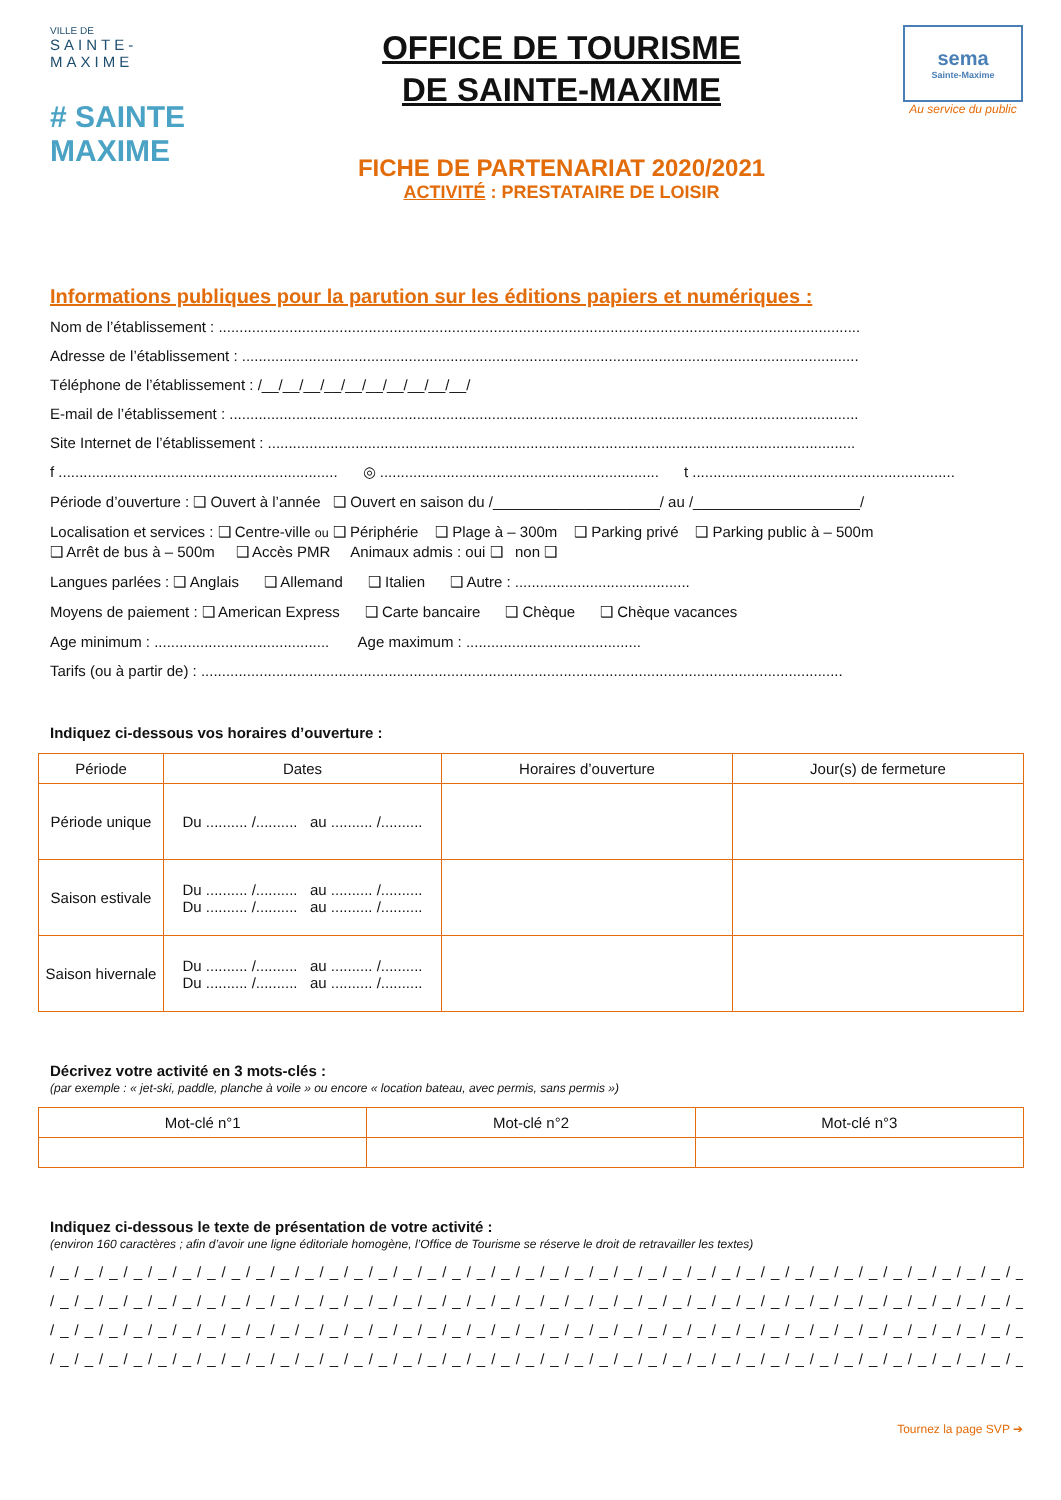VILLE DE
SAINTE-MAXIME
# SAINTE MAXIME
OFFICE DE TOURISME
DE SAINTE-MAXIME
FICHE DE PARTENARIAT 2020/2021
ACTIVITÉ : PRESTATAIRE DE LOISIR
sema
Sainte-Maxime
Au service du public
Informations publiques pour la parution sur les éditions papiers et numériques :
Nom de l’établissement : ..........................................................................................................................................................
Adresse de l’établissement : ....................................................................................................................................................
Téléphone de l’établissement : /__/__/__/__/__/__/__/__/__/__/
E-mail de l’établissement : .......................................................................................................................................................
Site Internet de l’établissement : .............................................................................................................................................
f ................................................................... ◎ ................................................................... t ...............................................................
Période d’ouverture : ❑ Ouvert à l’année ❑ Ouvert en saison du /____________________/ au /____________________/
Localisation et services : ❑ Centre-ville ou ❑ Périphérie ❑ Plage à – 300m ❑ Parking privé ❑ Parking public à – 500m
❑ Arrêt de bus à – 500m ❑ Accès PMR Animaux admis : oui ❑ non ❑
Langues parlées : ❑ Anglais ❑ Allemand ❑ Italien ❑ Autre : ..........................................
Moyens de paiement : ❑ American Express ❑ Carte bancaire ❑ Chèque ❑ Chèque vacances
Age minimum : .......................................... Age maximum : ..........................................
Tarifs (ou à partir de) : ..........................................................................................................................................................
Indiquez ci-dessous vos horaires d’ouverture :
| Période | Dates | Horaires d’ouverture | Jour(s) de fermeture |
| --- | --- | --- | --- |
| Période unique | Du .......... /.......... au .......... /.......... | | |
| Saison estivale | Du .......... /.......... au .......... /.......... Du .......... /.......... au .......... /.......... | | |
| Saison hivernale | Du .......... /.......... au .......... /.......... Du .......... /.......... au .......... /.......... | | |
Décrivez votre activité en 3 mots-clés :
(par exemple : « jet-ski, paddle, planche à voile » ou encore « location bateau, avec permis, sans permis »)
| Mot-clé n°1 | Mot-clé n°2 | Mot-clé n°3 |
| --- | --- | --- |
Indiquez ci-dessous le texte de présentation de votre activité :
(environ 160 caractères ; afin d’avoir une ligne éditoriale homogène, l’Office de Tourisme se réserve le droit de retravailler les textes)
/_/_/_/_/_/_/_/_/_/_/_/_/_/_/_/_/_/_/_/_/_/_/_/_/_/_/_/_/_/_/_/_/_/_/_/_/_/_/_/_/
/_/_/_/_/_/_/_/_/_/_/_/_/_/_/_/_/_/_/_/_/_/_/_/_/_/_/_/_/_/_/_/_/_/_/_/_/_/_/_/_/
/_/_/_/_/_/_/_/_/_/_/_/_/_/_/_/_/_/_/_/_/_/_/_/_/_/_/_/_/_/_/_/_/_/_/_/_/_/_/_/_/
/_/_/_/_/_/_/_/_/_/_/_/_/_/_/_/_/_/_/_/_/_/_/_/_/_/_/_/_/_/_/_/_/_/_/_/_/_/_/_/_/
Tournez la page SVP ➔